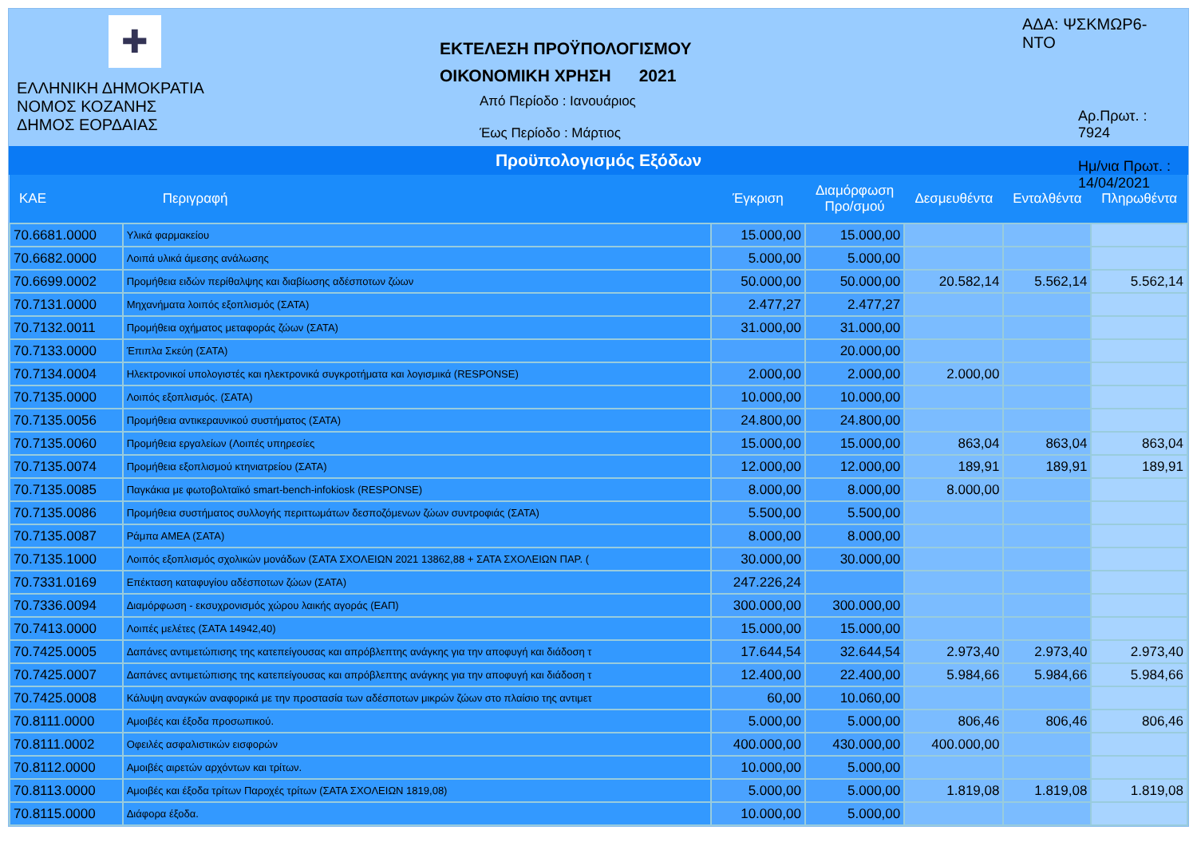✚
ΕΛΛΗΝΙΚΗ ΔΗΜΟΚΡΑΤΙΑ
ΝΟΜΟΣ ΚΟΖΑΝΗΣ
ΔΗΜΟΣ ΕΟΡΔΑΙΑΣ
ΕΚΤΕΛΕΣΗ ΠΡΟΫΠΟΛΟΓΙΣΜΟΥ
ΟΙΚΟΝΟΜΙΚΗ ΧΡΗΣΗ 2021
Από Περίοδο : Ιανουάριος
Έως Περίοδο : Μάρτιος
ΑΔΑ: ΨΣΚΜΩΡ6-ΝΤΟ
Αρ.Πρωτ. : 7924
Ημ/νια Πρωτ. : 14/04/2021
Προϋπολογισμός Εξόδων
| ΚΑΕ | Περιγραφή | Έγκριση | Διαμόρφωση Προ/σμού | Δεσμευθέντα | Ενταλθέντα | Πληρωθέντα |
| --- | --- | --- | --- | --- | --- | --- |
| 70.6681.0000 | Υλικά φαρμακείου | 15.000,00 | 15.000,00 | | | |
| 70.6682.0000 | Λοιπά υλικά άμεσης ανάλωσης | 5.000,00 | 5.000,00 | | | |
| 70.6699.0002 | Προμήθεια ειδών περίθαλψης και διαβίωσης αδέσποτων ζώων | 50.000,00 | 50.000,00 | 20.582,14 | 5.562,14 | 5.562,14 |
| 70.7131.0000 | Μηχανήματα λοιπός εξοπλισμός (ΣΑΤΑ) | 2.477,27 | 2.477,27 | | | |
| 70.7132.0011 | Προμήθεια οχήματος μεταφοράς ζώων (ΣΑΤΑ) | 31.000,00 | 31.000,00 | | | |
| 70.7133.0000 | Έπιπλα Σκεύη (ΣΑΤΑ) | | 20.000,00 | | | |
| 70.7134.0004 | Ηλεκτρονικοί υπολογιστές και ηλεκτρονικά συγκροτήματα και λογισμικά (RESPONSE) | 2.000,00 | 2.000,00 | 2.000,00 | | |
| 70.7135.0000 | Λοιπός εξοπλισμός. (ΣΑΤΑ) | 10.000,00 | 10.000,00 | | | |
| 70.7135.0056 | Προμήθεια αντικεραυνικού συστήματος (ΣΑΤΑ) | 24.800,00 | 24.800,00 | | | |
| 70.7135.0060 | Προμήθεια εργαλείων (Λοιπές υπηρεσίες | 15.000,00 | 15.000,00 | 863,04 | 863,04 | 863,04 |
| 70.7135.0074 | Προμήθεια εξοπλισμού κτηνιατρείου (ΣΑΤΑ) | 12.000,00 | 12.000,00 | 189,91 | 189,91 | 189,91 |
| 70.7135.0085 | Παγκάκια με φωτοβολταϊκό smart-bench-infokiosk (RESPONSE) | 8.000,00 | 8.000,00 | 8.000,00 | | |
| 70.7135.0086 | Προμήθεια συστήματος συλλογής περιττωμάτων δεσποζόμενων ζώων συντροφιάς (ΣΑΤΑ) | 5.500,00 | 5.500,00 | | | |
| 70.7135.0087 | Ράμπα ΑΜΕΑ (ΣΑΤΑ) | 8.000,00 | 8.000,00 | | | |
| 70.7135.1000 | Λοιπός εξοπλισμός σχολικών μονάδων (ΣΑΤΑ ΣΧΟΛΕΙΩΝ 2021 13862,88 + ΣΑΤΑ ΣΧΟΛΕΙΩΝ ΠΑΡ. ( | 30.000,00 | 30.000,00 | | | |
| 70.7331.0169 | Επέκταση καταφυγίου αδέσποτων ζώων (ΣΑΤΑ) | 247.226,24 | | | | |
| 70.7336.0094 | Διαμόρφωση - εκσυχρονισμός χώρου λαικής αγοράς (ΕΑΠ) | 300.000,00 | 300.000,00 | | | |
| 70.7413.0000 | Λοιπές μελέτες (ΣΑΤΑ 14942,40) | 15.000,00 | 15.000,00 | | | |
| 70.7425.0005 | Δαπάνες αντιμετώπισης της κατεπείγουσας και απρόβλεπτης ανάγκης για την αποφυγή και διάδοση τ | 17.644,54 | 32.644,54 | 2.973,40 | 2.973,40 | 2.973,40 |
| 70.7425.0007 | Δαπάνες αντιμετώπισης της κατεπείγουσας και απρόβλεπτης ανάγκης για την αποφυγή και διάδοση τ | 12.400,00 | 22.400,00 | 5.984,66 | 5.984,66 | 5.984,66 |
| 70.7425.0008 | Κάλυψη αναγκών αναφορικά με την προστασία των αδέσποτων μικρών ζώων στο πλαίσιο της αντιμετ | 60,00 | 10.060,00 | | | |
| 70.8111.0000 | Αμοιβές και έξοδα προσωπικού. | 5.000,00 | 5.000,00 | 806,46 | 806,46 | 806,46 |
| 70.8111.0002 | Οφειλές ασφαλιστικών εισφορών | 400.000,00 | 430.000,00 | 400.000,00 | | |
| 70.8112.0000 | Αμοιβές αιρετών αρχόντων και τρίτων. | 10.000,00 | 5.000,00 | | | |
| 70.8113.0000 | Αμοιβές και έξοδα τρίτων Παροχές τρίτων (ΣΑΤΑ ΣΧΟΛΕΙΩΝ 1819,08) | 5.000,00 | 5.000,00 | 1.819,08 | 1.819,08 | 1.819,08 |
| 70.8115.0000 | Διάφορα έξοδα. | 10.000,00 | 5.000,00 | | | |